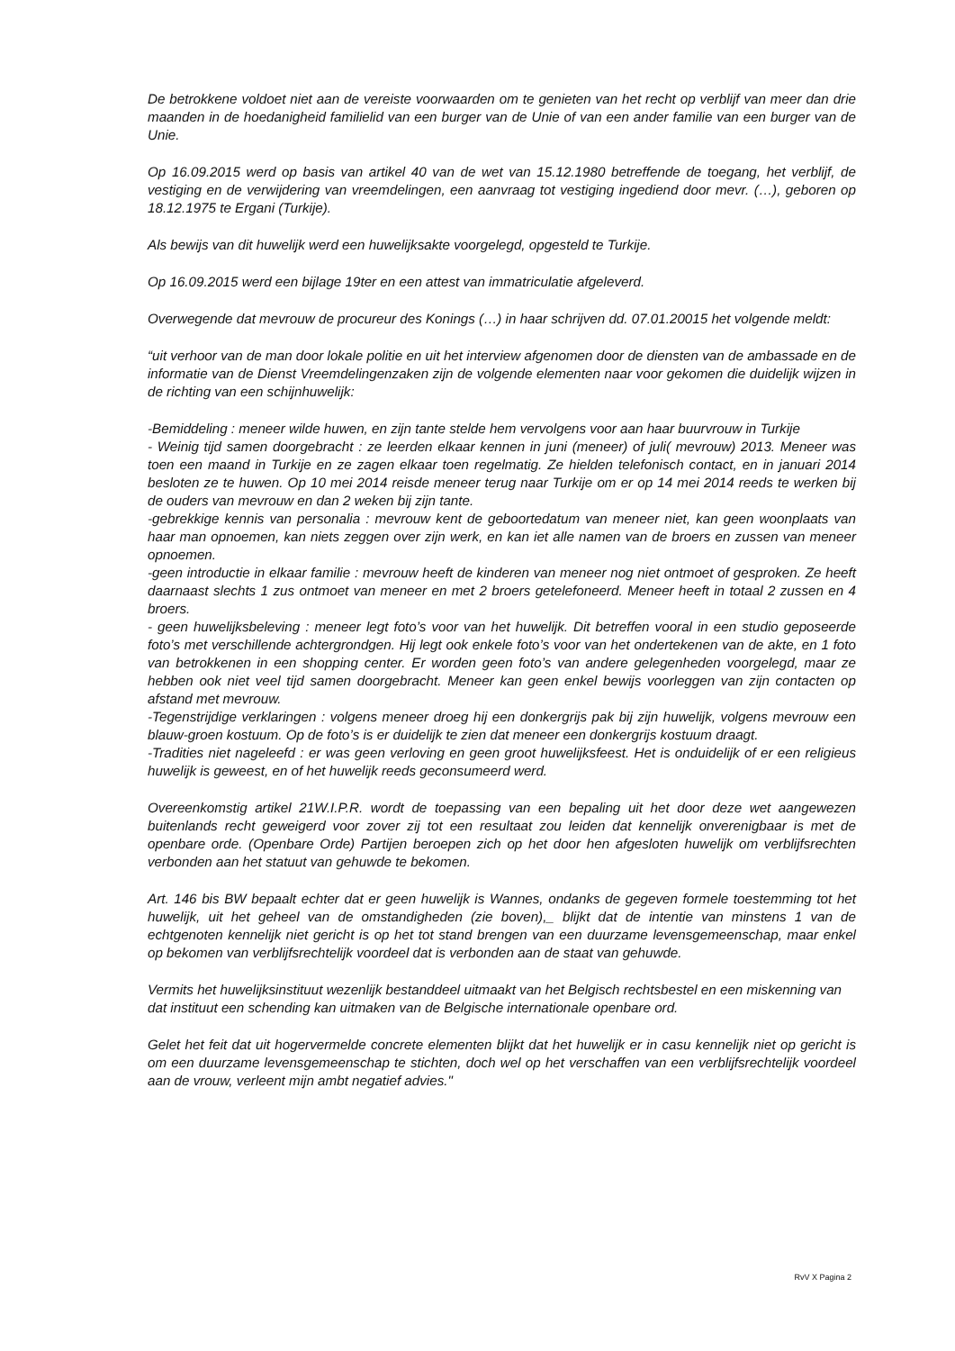De betrokkene voldoet niet aan de vereiste voorwaarden om te genieten van het recht op verblijf van meer dan drie maanden in de hoedanigheid familielid van een burger van de Unie of van een ander familie van een burger van de Unie.
Op 16.09.2015 werd op basis van artikel 40 van de wet van 15.12.1980 betreffende de toegang, het verblijf, de vestiging en de verwijdering van vreemdelingen, een aanvraag tot vestiging ingediend door mevr. (…), geboren op 18.12.1975 te Ergani (Turkije).
Als bewijs van dit huwelijk werd een huwelijksakte voorgelegd, opgesteld te Turkije.
Op 16.09.2015 werd een bijlage 19ter en een attest van immatriculatie afgeleverd.
Overwegende dat mevrouw de procureur des Konings (…) in haar schrijven dd. 07.01.20015 het volgende meldt:
“uit verhoor van de man door lokale politie en uit het interview afgenomen door de diensten van de ambassade en de informatie van de Dienst Vreemdelingenzaken zijn de volgende elementen naar voor gekomen die duidelijk wijzen in de richting van een schijnhuwelijk:
-Bemiddeling : meneer wilde huwen, en zijn tante stelde hem vervolgens voor aan haar buurvrouw in Turkije
- Weinig tijd samen doorgebracht : ze leerden elkaar kennen in juni (meneer) of juli( mevrouw) 2013. Meneer was toen een maand in Turkije en ze zagen elkaar toen regelmatig. Ze hielden telefonisch contact, en in januari 2014 besloten ze te huwen. Op 10 mei 2014 reisde meneer terug naar Turkije om er op 14 mei 2014 reeds te werken bij de ouders van mevrouw en dan 2 weken bij zijn tante.
-gebrekkige kennis van personalia : mevrouw kent de geboortedatum van meneer niet, kan geen woonplaats van haar man opnoemen, kan niets zeggen over zijn werk, en kan iet alle namen van de broers en zussen van meneer opnoemen.
-geen introductie in elkaar familie : mevrouw heeft de kinderen van meneer nog niet ontmoet of gesproken. Ze heeft daarnaast slechts 1 zus ontmoet van meneer en met 2 broers getelefoneerd. Meneer heeft in totaal 2 zussen en 4 broers.
- geen huwelijksbeleving : meneer legt foto’s voor van het huwelijk. Dit betreffen vooral in een studio geposeerde foto’s met verschillende achtergrondgen. Hij legt ook enkele foto’s voor van het ondertekenen van de akte, en 1 foto van betrokkenen in een shopping center. Er worden geen foto’s van andere gelegenheden voorgelegd, maar ze hebben ook niet veel tijd samen doorgebracht. Meneer kan geen enkel bewijs voorleggen van zijn contacten op afstand met mevrouw.
-Tegenstrijdige verklaringen : volgens meneer droeg hij een donkergrijs pak bij zijn huwelijk, volgens mevrouw een blauw-groen kostuum. Op de foto’s is er duidelijk te zien dat meneer een donkergrijs kostuum draagt.
-Tradities niet nageleefd : er was geen verloving en geen groot huwelijksfeest. Het is onduidelijk of er een religieus huwelijk is geweest, en of het huwelijk reeds geconsumeerd werd.
Overeenkomstig artikel 21W.I.P.R. wordt de toepassing van een bepaling uit het door deze wet aangewezen buitenlands recht geweigerd voor zover zij tot een resultaat zou leiden dat kennelijk onverenigbaar is met de openbare orde. (Openbare Orde) Partijen beroepen zich op het door hen afgesloten huwelijk om verblijfsrechten verbonden aan het statuut van gehuwde te bekomen.
Art. 146 bis BW bepaalt echter dat er geen huwelijk is Wannes, ondanks de gegeven formele toestemming tot het huwelijk, uit het geheel van de omstandigheden (zie boven),_ blijkt dat de intentie van minstens 1 van de echtgenoten kennelijk niet gericht is op het tot stand brengen van een duurzame levensgemeenschap, maar enkel op bekomen van verblijfsrechtelijk voordeel dat is verbonden aan de staat van gehuwde.
Vermits het huwelijksinstituut wezenlijk bestanddeel uitmaakt van het Belgisch rechtsbestel en een miskenning van dat instituut een schending kan uitmaken van de Belgische internationale openbare ord.
Gelet het feit dat uit hogervermelde concrete elementen blijkt dat het huwelijk er in casu kennelijk niet op gericht is om een duurzame levensgemeenschap te stichten, doch wel op het verschaffen van een verblijfsrechtelijk voordeel aan de vrouw, verleent mijn ambt negatief advies."
RvV X Pagina 2